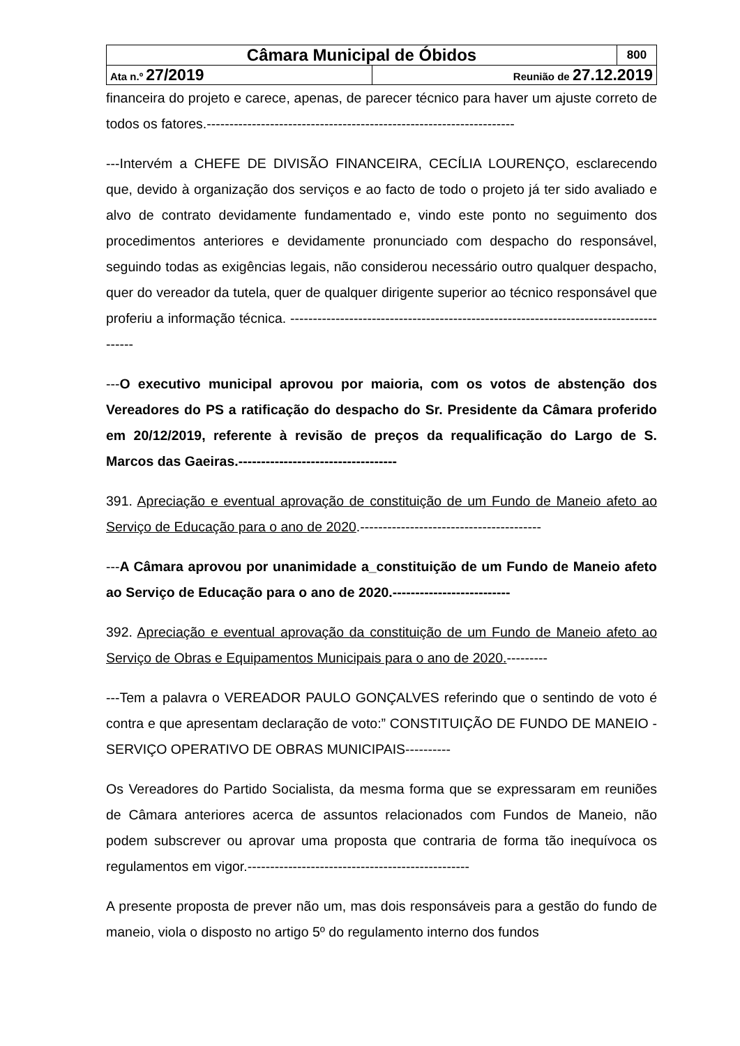| Câmara Municipal de Óbidos | | 800 |
| Ata n.º 27/2019 | Reunião de 27.12.2019 | |
financeira do projeto e carece, apenas, de parecer técnico para haver um ajuste correto de todos os fatores.--------------------------------------------------------------------
---Intervém a CHEFE DE DIVISÃO FINANCEIRA, CECÍLIA LOURENÇO, esclarecendo que, devido à organização dos serviços e ao facto de todo o projeto já ter sido avaliado e alvo de contrato devidamente fundamentado e, vindo este ponto no seguimento dos procedimentos anteriores e devidamente pronunciado com despacho do responsável, seguindo todas as exigências legais, não considerou necessário outro qualquer despacho, quer do vereador da tutela, quer de qualquer dirigente superior ao técnico responsável que proferiu a informação técnica. ---------------------------------------------------------------------------------------
---O executivo municipal aprovou por maioria, com os votos de abstenção dos Vereadores do PS a ratificação do despacho do Sr. Presidente da Câmara proferido em 20/12/2019, referente à revisão de preços da requalificação do Largo de S. Marcos das Gaeiras.-----------------------------------
391. Apreciação e eventual aprovação de constituição de um Fundo de Maneio afeto ao Serviço de Educação para o ano de 2020.----------------------------------------
---A Câmara aprovou por unanimidade a_constituição de um Fundo de Maneio afeto ao Serviço de Educação para o ano de 2020.--------------------------
392. Apreciação e eventual aprovação da constituição de um Fundo de Maneio afeto ao Serviço de Obras e Equipamentos Municipais para o ano de 2020.---------
---Tem a palavra o VEREADOR PAULO GONÇALVES referindo que o sentindo de voto é contra e que apresentam declaração de voto:” CONSTITUIÇÃO DE FUNDO DE MANEIO - SERVIÇO OPERATIVO DE OBRAS MUNICIPAIS----------
Os Vereadores do Partido Socialista, da mesma forma que se expressaram em reuniões de Câmara anteriores acerca de assuntos relacionados com Fundos de Maneio, não podem subscrever ou aprovar uma proposta que contraria de forma tão inequívoca os regulamentos em vigor.-------------------------------------------------
A presente proposta de prever não um, mas dois responsáveis para a gestão do fundo de maneio, viola o disposto no artigo 5º do regulamento interno dos fundos